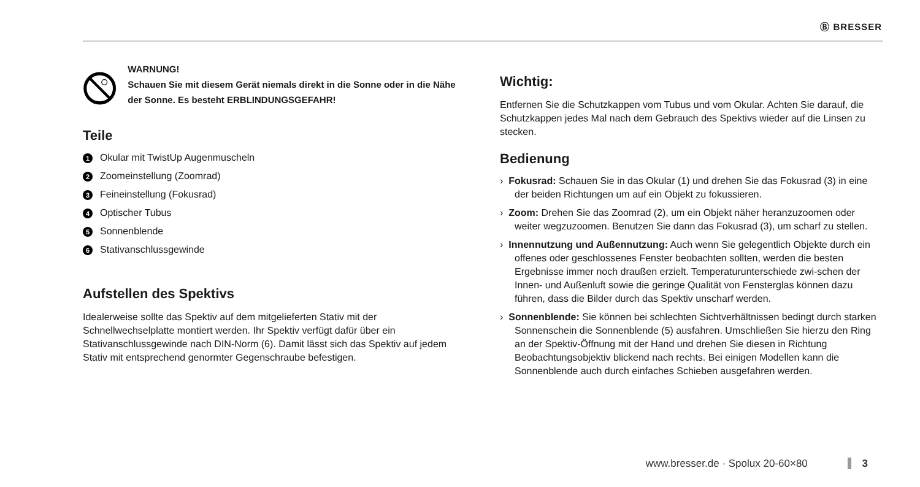Ⓑ BRESSER
WARNUNG!
Schauen Sie mit diesem Gerät niemals direkt in die Sonne oder in die Nähe der Sonne. Es besteht ERBLINDUNGSGEFAHR!
Teile
1 Okular mit TwistUp Augenmuscheln
2 Zoomeinstellung (Zoomrad)
3 Feineinstellung (Fokusrad)
4 Optischer Tubus
5 Sonnenblende
6 Stativanschlussgewinde
Aufstellen des Spektivs
Idealerweise sollte das Spektiv auf dem mitgelieferten Stativ mit der Schnellwechselplatte montiert werden. Ihr Spektiv verfügt dafür über ein Stativanschlussgewinde nach DIN-Norm (6). Damit lässt sich das Spektiv auf jedem Stativ mit entsprechend genormter Gegenschraube befestigen.
Wichtig:
Entfernen Sie die Schutzkappen vom Tubus und vom Okular. Achten Sie darauf, die Schutzkappen jedes Mal nach dem Gebrauch des Spektivs wieder auf die Linsen zu stecken.
Bedienung
› Fokusrad: Schauen Sie in das Okular (1) und drehen Sie das Fokusrad (3) in eine der beiden Richtungen um auf ein Objekt zu fokussieren.
› Zoom: Drehen Sie das Zoomrad (2), um ein Objekt näher heranzuzoomen oder weiter wegzuzoomen. Benutzen Sie dann das Fokusrad (3), um scharf zu stellen.
› Innennutzung und Außennutzung: Auch wenn Sie gelegentlich Objekte durch ein offenes oder geschlossenes Fenster beobachten sollten, werden die besten Ergebnisse immer noch draußen erzielt. Temperaturunterschiede zwi-schen der Innen- und Außenluft sowie die geringe Qualität von Fensterglas können dazu führen, dass die Bilder durch das Spektiv unscharf werden.
› Sonnenblende: Sie können bei schlechten Sichtverhältnissen bedingt durch starken Sonnenschein die Sonnenblende (5) ausfahren. Umschließen Sie hierzu den Ring an der Spektiv-Öffnung mit der Hand und drehen Sie diesen in Richtung Beobachtungsobjektiv blickend nach rechts. Bei einigen Modellen kann die Sonnenblende auch durch einfaches Schieben ausgefahren werden.
www.bresser.de · Spolux 20-60×80 3